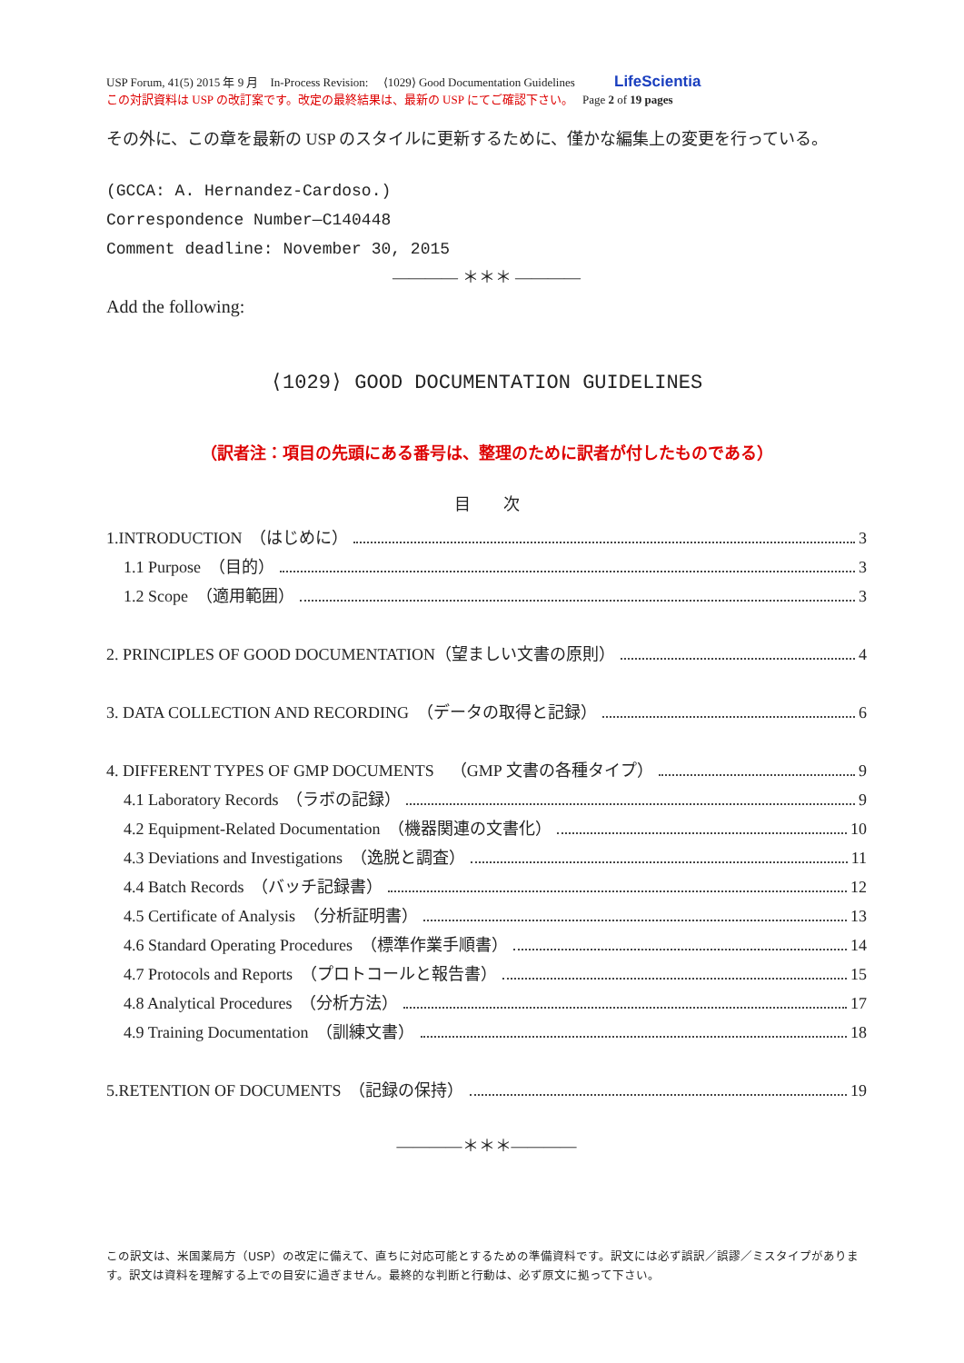USP Forum, 41(5) 2015 年 9 月　In-Process Revision:　 ⟨1029⟩ Good Documentation Guidelines LifeScientia
この対訳資料は USP の改訂案です。改定の最終結果は、最新の USP にてご確認下さい。　 Page 2 of 19 pages
その外に、この章を最新の USP のスタイルに更新するために、僅かな編集上の変更を行っている。
(GCCA: A. Hernandez-Cardoso.)
Correspondence Number—C140448
Comment deadline: November 30, 2015
———— ＊＊＊ ————
Add the following:
⟨1029⟩ GOOD DOCUMENTATION GUIDELINES
（訳者注：項目の先頭にある番号は、整理のために訳者が付したものである）
目　　次
1.INTRODUCTION　（はじめに） 3
1.1 Purpose　（目的） 3
1.2 Scope　（適用範囲） 3
2. PRINCIPLES OF GOOD DOCUMENTATION（望ましい文書の原則） 4
3. DATA COLLECTION AND RECORDING　（データの取得と記録） 6
4. DIFFERENT TYPES OF GMP DOCUMENTS　（GMP 文書の各種タイプ） 9
4.1 Laboratory Records　（ラボの記録） 9
4.2 Equipment-Related Documentation　（機器関連の文書化） 10
4.3 Deviations and Investigations　（逸脱と調査） 11
4.4 Batch Records　（バッチ記録書） 12
4.5 Certificate of Analysis　（分析証明書） 13
4.6 Standard Operating Procedures　（標準作業手順書） 14
4.7 Protocols and Reports　（プロトコールと報告書） 15
4.8 Analytical Procedures　（分析方法） 17
4.9 Training Documentation　（訓練文書） 18
5.RETENTION OF DOCUMENTS　（記録の保持） 19
————＊＊＊————
この訳文は、米国薬局方（USP）の改定に備えて、直ちに対応可能とするための準備資料です。訳文には必ず誤訳／誤謬／ミスタイプがあります。訳文は資料を理解する上での目安に過ぎません。最終的な判断と行動は、必ず原文に拠って下さい。